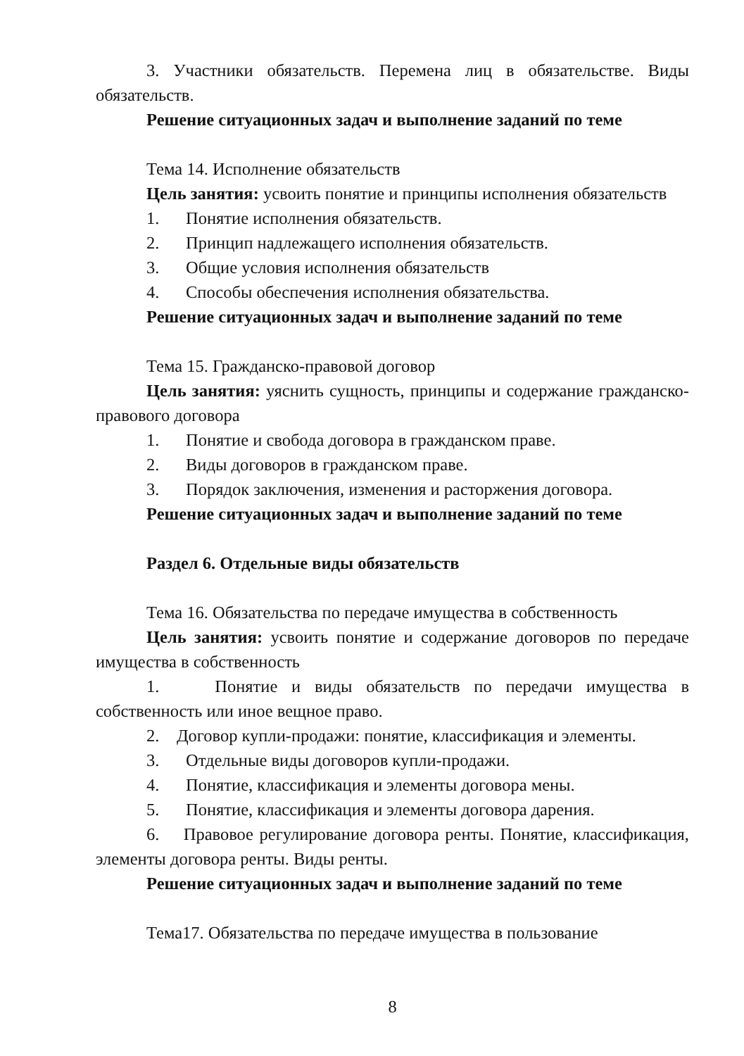3. Участники обязательств. Перемена лиц в обязательстве. Виды обязательств.
Решение ситуационных задач и выполнение заданий по теме
Тема 14. Исполнение обязательств
Цель занятия: усвоить понятие и принципы исполнения обязательств
1. Понятие исполнения обязательств.
2. Принцип надлежащего исполнения обязательств.
3. Общие условия исполнения обязательств
4. Способы обеспечения исполнения обязательства.
Решение ситуационных задач и выполнение заданий по теме
Тема 15. Гражданско-правовой договор
Цель занятия: уяснить сущность, принципы и содержание гражданско-правового договора
1. Понятие и свобода договора в гражданском праве.
2. Виды договоров в гражданском праве.
3. Порядок заключения, изменения и расторжения договора.
Решение ситуационных задач и выполнение заданий по теме
Раздел 6. Отдельные виды обязательств
Тема 16. Обязательства по передаче имущества в собственность
Цель занятия: усвоить понятие и содержание договоров по передаче имущества в собственность
1. Понятие и виды обязательств по передачи имущества в собственность или иное вещное право.
2. Договор купли-продажи: понятие, классификация и элементы.
3. Отдельные виды договоров купли-продажи.
4. Понятие, классификация и элементы договора мены.
5. Понятие, классификация и элементы договора дарения.
6. Правовое регулирование договора ренты. Понятие, классификация, элементы договора ренты. Виды ренты.
Решение ситуационных задач и выполнение заданий по теме
Тема17. Обязательства по передаче имущества в пользование
8